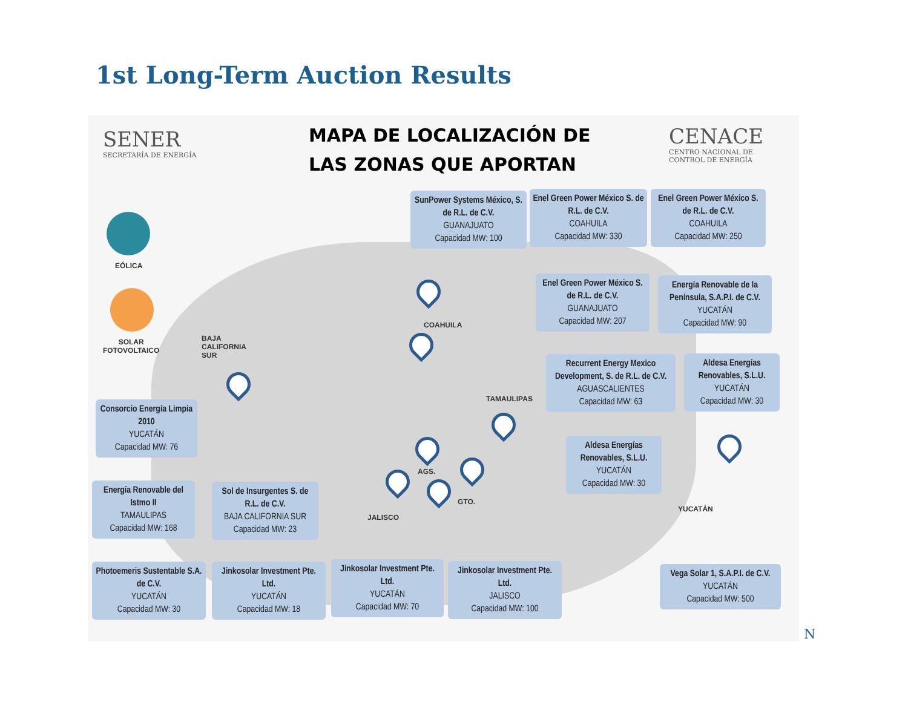1st Long-Term Auction Results
SENER
SECRETARÍA DE ENERGÍA
MAPA DE LOCALIZACIÓN DE
LAS ZONAS QUE APORTAN
CENACE
CENTRO NACIONAL DE
CONTROL DE ENERGÍA
EÓLICA
SOLAR
FOTOVOLTAICO
BAJA
CALIFORNIA
SUR
COAHUILA
TAMAULIPAS
AGS.
GTO.
JALISCO
YUCATÁN
SunPower Systems México, S. de R.L. de C.V.
GUANAJUATO
Capacidad MW: 100
Enel Green Power México S. de R.L. de C.V.
COAHUILA
Capacidad MW: 330
Enel Green Power México S. de R.L. de C.V.
COAHUILA
Capacidad MW: 250
Enel Green Power México S. de R.L. de C.V.
GUANAJUATO
Capacidad MW: 207
Energía Renovable de la Península, S.A.P.I. de C.V.
YUCATÁN
Capacidad MW: 90
Recurrent Energy Mexico Development, S. de R.L. de C.V.
AGUASCALIENTES
Capacidad MW: 63
Aldesa Energías Renovables, S.L.U.
YUCATÁN
Capacidad MW: 30
Consorcio Energía Limpia 2010
YUCATÁN
Capacidad MW: 76
Aldesa Energías Renovables, S.L.U.
YUCATÁN
Capacidad MW: 30
Energía Renovable del Istmo II
TAMAULIPAS
Capacidad MW: 168
Sol de Insurgentes S. de R.L. de C.V.
BAJA CALIFORNIA SUR
Capacidad MW: 23
Photoemeris Sustentable S.A. de C.V.
YUCATÁN
Capacidad MW: 30
Jinkosolar Investment Pte. Ltd.
YUCATÁN
Capacidad MW: 18
Jinkosolar Investment Pte. Ltd.
YUCATÁN
Capacidad MW: 70
Jinkosolar Investment Pte. Ltd.
JALISCO
Capacidad MW: 100
Vega Solar 1, S.A.P.I. de C.V.
YUCATÁN
Capacidad MW: 500
N